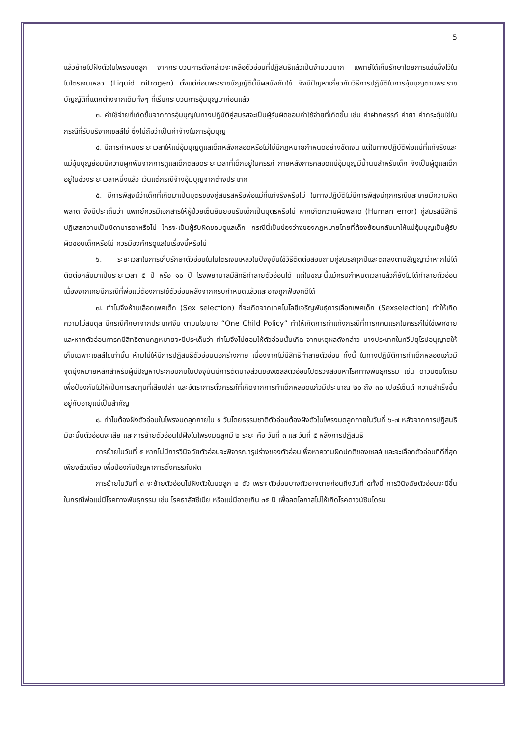5
แล้วย้ายไปฝังตัวในโพรงมดลูก จากกระบวนการดังกล่าวจะเหลือตัวอ่อนที่ปฏิสนธิแล้วเป็นจำนวนมาก แพทย์ได้เก็บรักษาโดยการแช่แข็งไว้ในไนโตรเจนเหลว (Liquid nitrogen) ตั้งแต่ก่อนพระราชบัญญัตินี้มีผลบังคับใช้ จึงมีปัญหาเกี่ยวกับวิธีการปฏิบัติในการอุ้มบุญตามพระราชบัญญัติที่แตกต่างจากเดิมทั้งๆ ที่เริ่มกระบวนการอุ้มบุญมาก่อนแล้ว
๓. ค่าใช้จ่ายที่เกิดขึ้นจากการอุ้มบุญในทางปฏิบัติคู่สมรสจะเป็นผู้รับผิดชอบค่าใช้จ่ายที่เกิดขึ้น เช่น ค่าฝากครรภ์ ค่ายา ค่ากระตุ้นไข่ในกรณีที่รับบริจาคเซลล์ไข่ ซึ่งไม่ถือว่าเป็นค่าจ้างในการอุ้มบุญ
๔. มีการกำหนดระยะเวลาให้แม่อุ้มบุญดูแลเด็กหลังคลอดหรือไม่ไม่มีกฎหมายกำหนดอย่างชัดเจน แต่ในทางปฏิบัติพ่อแม่ที่แท้จริงและแม่อุ้มบุญย่อมมีความผูกพันจากการดูแลเด็กตลอดระยะเวลาที่เด็กอยู่ในครรภ์ ภายหลังการคลอดแม่อุ้มบุญมีน้ำนมสำหรับเด็ก จึงเป็นผู้ดูแลเด็กอยู่ในช่วงระยะเวลาหนึ่งแล้ว เว้นแต่กรณีจ้างอุ้มบุญจากต่างประเทศ
๕. มีการพิสูจน์ว่าเด็กที่เกิดมาเป็นบุตรของคู่สมรสหรือพ่อแม่ที่แท้จริงหรือไม่ ในทางปฏิบัติไม่มีการพิสูจน์ทุกกรณีและเคยมีความผิดพลาด จึงมีประเด็นว่า แพทย์ควรมีเอกสารให้ผู้ป่วยเซ็นยินยอมรับเด็กเป็นบุตรหรือไม่ หากเกิดความผิดพลาด (Human error) คู่สมรสมีสิทธิปฏิเสธความเป็นบิดามารดาหรือไม่ ใครจะเป็นผู้รับผิดชอบดูแลเด็ก กรณีนี้เป็นช่องว่างของกฎหมายไทยที่ต้องย้อนกลับมาให้แม่อุ้มบุญเป็นผู้รับผิดชอบเด็กหรือไม่ ควรมีองค์กรดูแลในเรื่องนี้หรือไม่
๖. ระยะเวลาในการเก็บรักษาตัวอ่อนในไนโตรเจนเหลวในปัจจุบันใช้วิธีติดต่อสอบถามคู่สมรสทุกปีและตกลงตามสัญญาว่าหากไม่ได้ติดต่อกลับมาเป็นระยะเวลา ๕ ปี หรือ ๑๐ ปี โรงพยาบาลมีสิทธิทำลายตัวอ่อนได้ แต่ในขณะนี้แม้ครบกำหนดเวลาแล้วก็ยังไม่ได้ทำลายตัวอ่อน เนื่องจากเคยมีกรณีที่พ่อแม่ต้องการใช้ตัวอ่อนหลังจากครบกำหนดแล้วและอาจถูกฟ้องคดีได้
๗. ทำไมจึงห้ามเลือกเพศเด็ก (Sex selection) ที่จะเกิดจากเทคโนโลยีเจริญพันธุ์การเลือกเพศเด็ก (Sexselection) ทำให้เกิดความไม่สมดุล มีกรณีศึกษาจากประเทศจีน ตามนโยบาย “One Child Policy” ทำให้เกิดการทำแท้งกรณีที่ทารกคนแรกในครรภ์ไม่ใช่เพศชาย และหากตัวอ่อนทารกมีสิทธิตามกฎหมายจะมีประเด็นว่า ทำไมจึงไม่ยอมให้ตัวอ่อนนั้นเกิด จากเหตุผลดังกล่าว บางประเทศในทวีปยุโรปอนุญาตให้เก็บเฉพาะเซลล์ไข่เท่านั้น ห้ามไม่ให้มีการปฏิสนธิตัวอ่อนนอกร่างกาย เนื่องจากไม่มีสิทธิทำลายตัวอ่อน ทั้งนี้ ในทางปฏิบัติการทำเด็กหลอดแก้วมีจุดมุ่งหมายหลักสำหรับผู้มีปัญหาประกอบกับในปัจจุบันมีการตัดบางส่วนของเซลล์ตัวอ่อนไปตรวจสอบหาโรคทางพันธุกรรม เช่น ดาวน์ซินโดรม เพื่อป้องกันไม่ให้เป็นการลงทุนที่เสียเปล่า และอัตราการตั้งครรภ์ที่เกิดจากการทำเด็กหลอดแก้วมีประมาณ ๒๐ ถึง ๓๐ เปอร์เซ็นต์ ความสำเร็จขึ้นอยู่กับอายุแม่เป็นสำคัญ
๘. ทำไมต้องฝังตัวอ่อนในโพรงมดลูกภายใน ๕ วันโดยธรรมชาติตัวอ่อนต้องฝังตัวในโพรงมดลูกภายในวันที่ ๖-๗ หลังจากการปฏิสนธิ มิฉะนั้นตัวอ่อนจะเสีย และการย้ายตัวอ่อนไปฝังในโพรงมดลูกมี ๒ ระยะ คือ วันที่ ๓ และวันที่ ๕ หลังการปฏิสนธิ
การย้ายในวันที่ ๕ หากไม่มีการวินิจฉัยตัวอ่อนจะพิจารณารูปร่างของตัวอ่อนเพื่อหาความผิดปกติของเซลล์ และจะเลือกตัวอ่อนที่ดีที่สุดเพียงตัวเดียว เพื่อป้องกันปัญหาการตั้งครรภ์แฝด
การย้ายในวันที่ ๓ จะย้ายตัวอ่อนไปฝังตัวในมดลูก ๒ ตัว เพราะตัวอ่อนบางตัวอาจตายก่อนถึงวันที่ ๕ทั้งนี้ การวินิจฉัยตัวอ่อนจะมีขึ้นในกรณีพ่อแม่มีโรคทางพันธุกรรม เช่น โรคธาลัสซีเมีย หรือแม่มีอายุเกิน ๓๕ ปี เพื่อลดโอกาสไม่ให้เกิดโรคดาวน์ซินโดรม